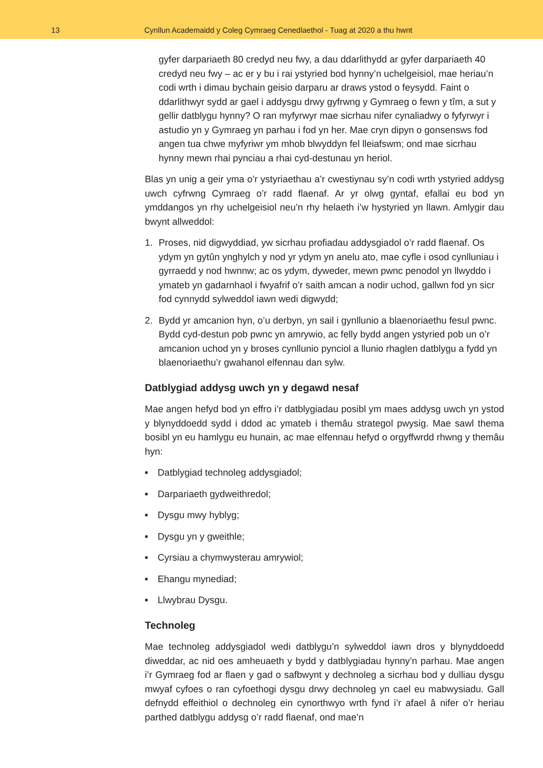13 Cynllun Academaidd y Coleg Cymraeg Cenedlaethol - Tuag at 2020 a thu hwnt
gyfer darpariaeth 80 credyd neu fwy, a dau ddarlithydd ar gyfer darpariaeth 40 credyd neu fwy – ac er y bu i rai ystyried bod hynny’n uchelgeisiol, mae heriau’n codi wrth i dimau bychain geisio darparu ar draws ystod o feysydd. Faint o ddarlithwyr sydd ar gael i addysgu drwy gyfrwng y Gymraeg o fewn y tîm, a sut y gellir datblygu hynny? O ran myfyrwyr mae sicrhau nifer cynaliadwy o fyfyrwyr i astudio yn y Gymraeg yn parhau i fod yn her. Mae cryn dipyn o gonsensws fod angen tua chwe myfyriwr ym mhob blwyddyn fel lleiafswm; ond mae sicrhau hynny mewn rhai pynciau a rhai cyd-destunau yn heriol.
Blas yn unig a geir yma o’r ystyriaethau a’r cwestiynau sy’n codi wrth ystyried addysg uwch cyfrwng Cymraeg o’r radd flaenaf. Ar yr olwg gyntaf, efallai eu bod yn ymddangos yn rhy uchelgeisiol neu’n rhy helaeth i’w hystyried yn llawn. Amlygir dau bwynt allweddol:
1. Proses, nid digwyddiad, yw sicrhau profiadau addysgiadol o’r radd flaenaf. Os ydym yn gytûn ynghylch y nod yr ydym yn anelu ato, mae cyfle i osod cynlluniau i gyrraedd y nod hwnnw; ac os ydym, dyweder, mewn pwnc penodol yn llwyddo i ymateb yn gadarnhaol i fwyafrif o’r saith amcan a nodir uchod, gallwn fod yn sicr fod cynnydd sylweddol iawn wedi digwydd;
2. Bydd yr amcanion hyn, o’u derbyn, yn sail i gynllunio a blaenoriaethu fesul pwnc. Bydd cyd-destun pob pwnc yn amrywio, ac felly bydd angen ystyried pob un o’r amcanion uchod yn y broses cynllunio pynciol a llunio rhaglen datblygu a fydd yn blaenoriaethu’r gwahanol elfennau dan sylw.
Datblygiad addysg uwch yn y degawd nesaf
Mae angen hefyd bod yn effro i’r datblygiadau posibl ym maes addysg uwch yn ystod y blynyddoedd sydd i ddod ac ymateb i themâu strategol pwysig. Mae sawl thema bosibl yn eu hamlygu eu hunain, ac mae elfennau hefyd o orgyffwrdd rhwng y themâu hyn:
■ Datblygiad technoleg addysgiadol;
■ Darpariaeth gydweithredol;
■ Dysgu mwy hyblyg;
■ Dysgu yn y gweithle;
■ Cyrsiau a chymwysterau amrywiol;
■ Ehangu mynediad;
■ Llwybrau Dysgu.
Technoleg
Mae technoleg addysgiadol wedi datblygu’n sylweddol iawn dros y blynyddoedd diweddar, ac nid oes amheuaeth y bydd y datblygiadau hynny’n parhau. Mae angen i’r Gymraeg fod ar flaen y gad o safbwynt y dechnoleg a sicrhau bod y dulliau dysgu mwyaf cyfoes o ran cyfoethogi dysgu drwy dechnoleg yn cael eu mabwysiadu. Gall defnydd effeithiol o dechnoleg ein cynorthwyo wrth fynd i’r afael â nifer o’r heriau parthed datblygu addysg o’r radd flaenaf, ond mae’n